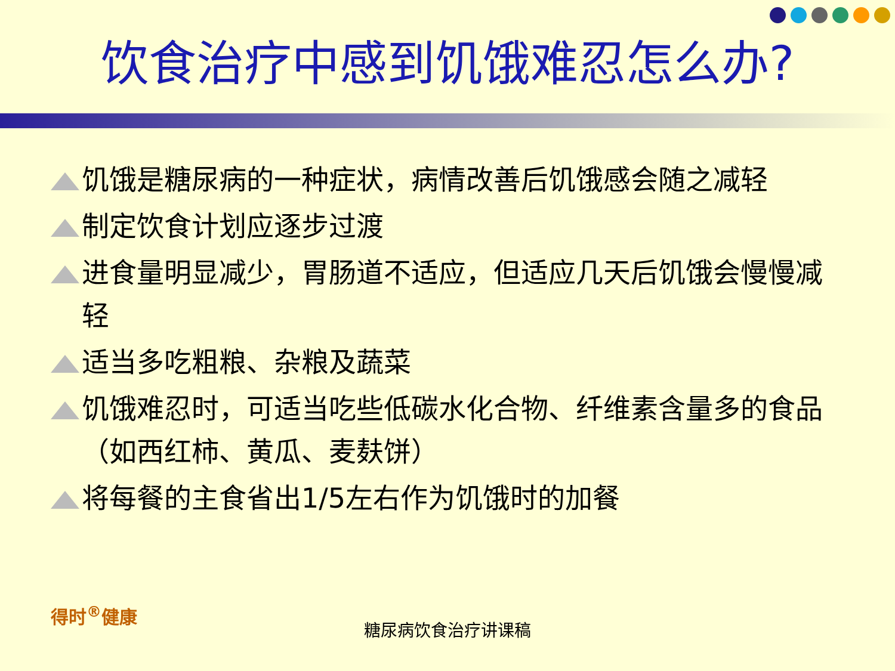饮食治疗中感到饥饿难忍怎么办?
饥饿是糖尿病的一种症状，病情改善后饥饿感会随之减轻
制定饮食计划应逐步过渡
进食量明显减少，胃肠道不适应，但适应几天后饥饿会慢慢减轻
适当多吃粗粮、杂粮及蔬菜
饥饿难忍时，可适当吃些低碳水化合物、纤维素含量多的食品（如西红柿、黄瓜、麦麸饼）
将每餐的主食省出1/5左右作为饥饿时的加餐
得时<sup>®</sup>健康
糖尿病饮食治疗讲课稿